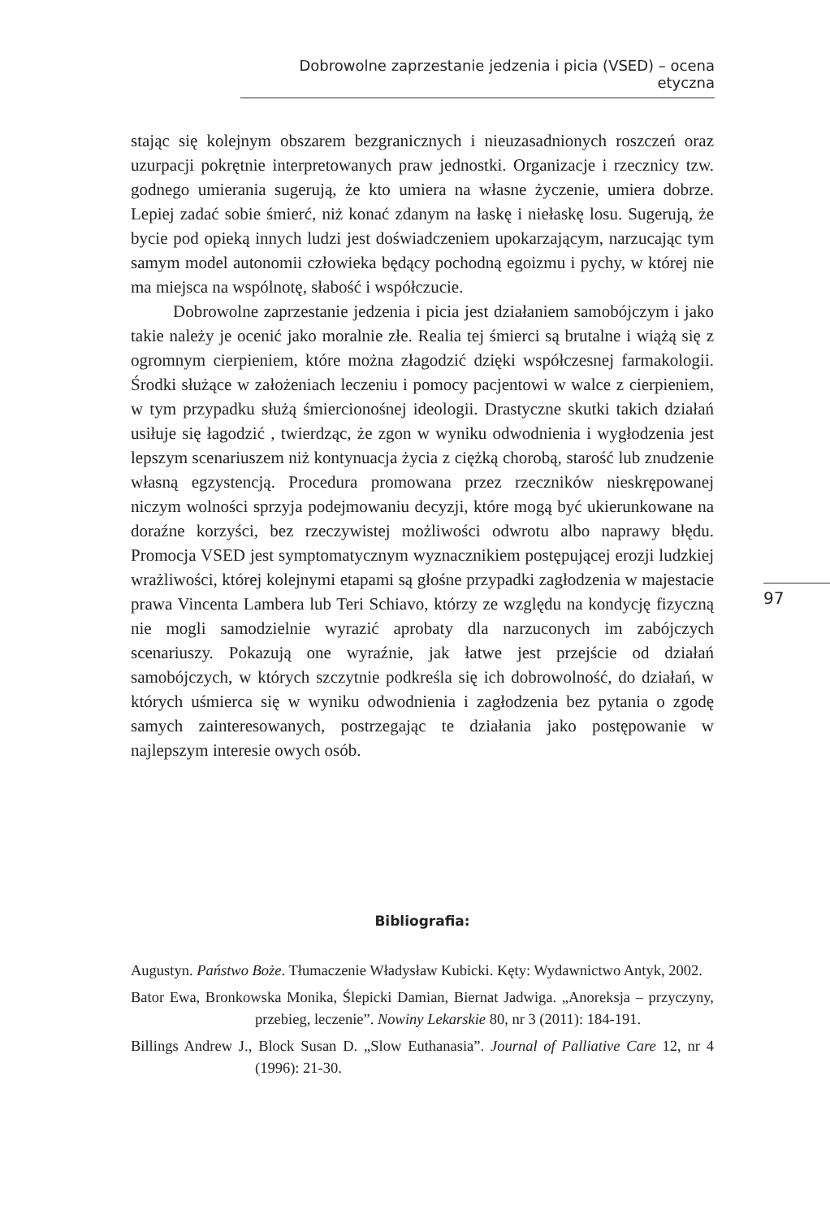Dobrowolne zaprzestanie jedzenia i picia (VSED) – ocena etyczna
stając się kolejnym obszarem bezgranicznych i nieuzasadnionych roszczeń oraz uzurpacji pokrętnie interpretowanych praw jednostki. Organizacje i rzecznicy tzw. godnego umierania sugerują, że kto umiera na własne życzenie, umiera dobrze. Lepiej zadać sobie śmierć, niż konać zdanym na łaskę i niełaskę losu. Sugerują, że bycie pod opieką innych ludzi jest doświadczeniem upokarzającym, narzucając tym samym model autonomii człowieka będący pochodną egoizmu i pychy, w której nie ma miejsca na wspólnotę, słabość i współczucie.
Dobrowolne zaprzestanie jedzenia i picia jest działaniem samobójczym i jako takie należy je ocenić jako moralnie złe. Realia tej śmierci są brutalne i wiążą się z ogromnym cierpieniem, które można złagodzić dzięki współczesnej farmakologii. Środki służące w założeniach leczeniu i pomocy pacjentowi w walce z cierpieniem, w tym przypadku służą śmiercionośnej ideologii. Drastyczne skutki takich działań usiłuje się łagodzić , twierdząc, że zgon w wyniku odwodnienia i wygłodzenia jest lepszym scenariuszem niż kontynuacja życia z ciężką chorobą, starość lub znudzenie własną egzystencją. Procedura promowana przez rzeczników nieskrępowanej niczym wolności sprzyja podejmowaniu decyzji, które mogą być ukierunkowane na doraźne korzyści, bez rzeczywistej możliwości odwrotu albo naprawy błędu. Promocja VSED jest symptomatycznym wyznacznikiem postępującej erozji ludzkiej wrażliwości, której kolejnymi etapami są głośne przypadki zagłodzenia w majestacie prawa Vincenta Lambera lub Teri Schiavo, którzy ze względu na kondycję fizyczną nie mogli samodzielnie wyrazić aprobaty dla narzuconych im zabójczych scenariuszy. Pokazują one wyraźnie, jak łatwe jest przejście od działań samobójczych, w których szczytnie podkreśla się ich dobrowolność, do działań, w których uśmierca się w wyniku odwodnienia i zagłodzenia bez pytania o zgodę samych zainteresowanych, postrzegając te działania jako postępowanie w najlepszym interesie owych osób.
97
Bibliografia:
Augustyn. Państwo Boże. Tłumaczenie Władysław Kubicki. Kęty: Wydawnictwo Antyk, 2002.
Bator Ewa, Bronkowska Monika, Ślepicki Damian, Biernat Jadwiga. „Anoreksja – przyczyny, przebieg, leczenie”. Nowiny Lekarskie 80, nr 3 (2011): 184-191.
Billings Andrew J., Block Susan D. „Slow Euthanasia”. Journal of Palliative Care 12, nr 4 (1996): 21-30.